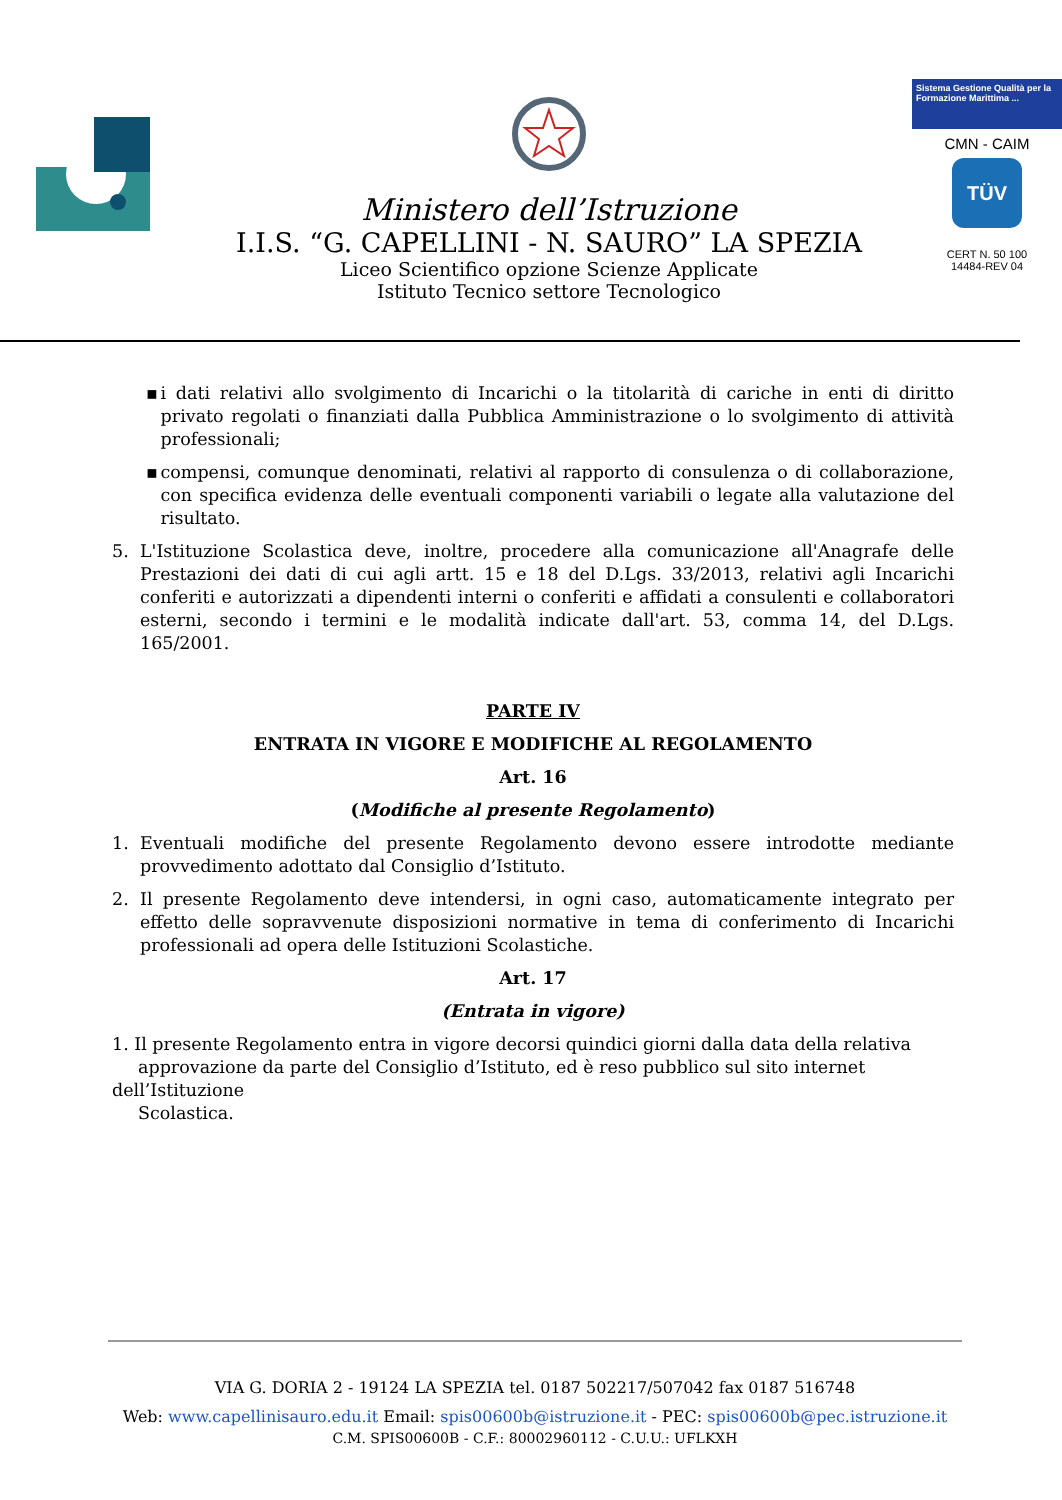Ministero dell’Istruzione
I.I.S. “G. CAPELLINI - N. SAURO” LA SPEZIA
Liceo Scientifico opzione Scienze Applicate
Istituto Tecnico settore Tecnologico
Sistema Gestione Qualità per la Formazione Marittima ...
CMN - CAIM
TÜV
CERT N. 50 100
14484-REV 04
▪ i dati relativi allo svolgimento di Incarichi o la titolarità di cariche in enti di diritto privato regolati o finanziati dalla Pubblica Amministrazione o lo svolgimento di attività professionali;
▪ compensi, comunque denominati, relativi al rapporto di consulenza o di collaborazione, con specifica evidenza delle eventuali componenti variabili o legate alla valutazione del risultato.
5. L'Istituzione Scolastica deve, inoltre, procedere alla comunicazione all'Anagrafe delle Prestazioni dei dati di cui agli artt. 15 e 18 del D.Lgs. 33/2013, relativi agli Incarichi conferiti e autorizzati a dipendenti interni o conferiti e affidati a consulenti e collaboratori esterni, secondo i termini e le modalità indicate dall'art. 53, comma 14, del D.Lgs. 165/2001.
PARTE IV
ENTRATA IN VIGORE E MODIFICHE AL REGOLAMENTO
Art. 16
(Modifiche al presente Regolamento)
1. Eventuali modifiche del presente Regolamento devono essere introdotte mediante provvedimento adottato dal Consiglio d’Istituto.
2. Il presente Regolamento deve intendersi, in ogni caso, automaticamente integrato per effetto delle sopravvenute disposizioni normative in tema di conferimento di Incarichi professionali ad opera delle Istituzioni Scolastiche.
Art. 17
(Entrata in vigore)
1. Il presente Regolamento entra in vigore decorsi quindici giorni dalla data della relativa
approvazione da parte del Consiglio d’Istituto, ed è reso pubblico sul sito internet dell’Istituzione
Scolastica.
VIA G. DORIA 2 - 19124 LA SPEZIA tel. 0187 502217/507042 fax 0187 516748
Web: www.capellinisauro.edu.it Email: spis00600b@istruzione.it - PEC: spis00600b@pec.istruzione.it
C.M. SPIS00600B - C.F.: 80002960112 - C.U.U.: UFLKXH